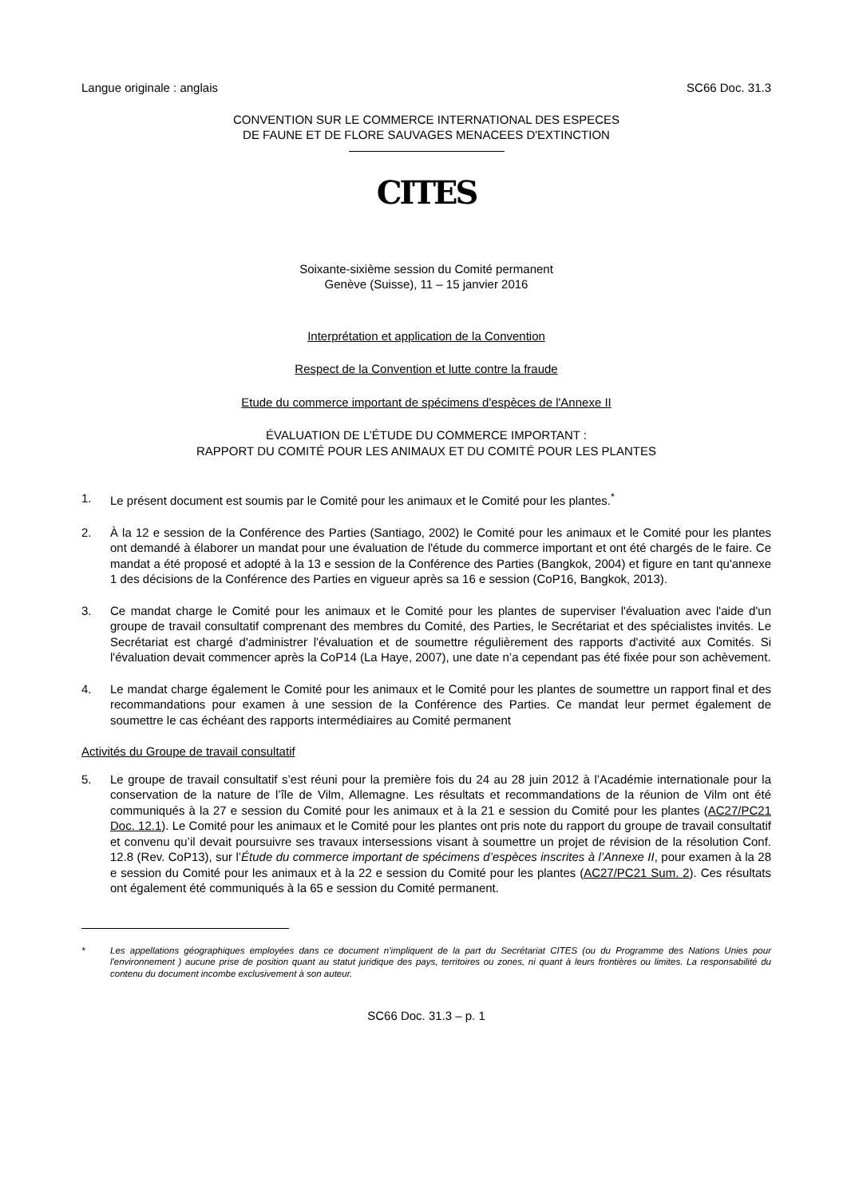Langue originale : anglais SC66 Doc. 31.3
CONVENTION SUR LE COMMERCE INTERNATIONAL DES ESPECES
DE FAUNE ET DE FLORE SAUVAGES MENACEES D'EXTINCTION
CITES
Soixante-sixième session du Comité permanent
Genève (Suisse), 11 – 15 janvier 2016
Interprétation et application de la Convention
Respect de la Convention et lutte contre la fraude
Etude du commerce important de spécimens d'espèces de l'Annexe II
ÉVALUATION DE L’ÉTUDE DU COMMERCE IMPORTANT :
RAPPORT DU COMITÉ POUR LES ANIMAUX ET DU COMITÉ POUR LES PLANTES
1. Le présent document est soumis par le Comité pour les animaux et le Comité pour les plantes.<sup>*</sup>
2. À la 12 e session de la Conférence des Parties (Santiago, 2002) le Comité pour les animaux et le Comité pour les plantes ont demandé à élaborer un mandat pour une évaluation de l'étude du commerce important et ont été chargés de le faire. Ce mandat a été proposé et adopté à la 13 e session de la Conférence des Parties (Bangkok, 2004) et figure en tant qu'annexe 1 des décisions de la Conférence des Parties en vigueur après sa 16 e session (CoP16, Bangkok, 2013).
3. Ce mandat charge le Comité pour les animaux et le Comité pour les plantes de superviser l'évaluation avec l'aide d'un groupe de travail consultatif comprenant des membres du Comité, des Parties, le Secrétariat et des spécialistes invités. Le Secrétariat est chargé d'administrer l'évaluation et de soumettre régulièrement des rapports d'activité aux Comités. Si l'évaluation devait commencer après la CoP14 (La Haye, 2007), une date n’a cependant pas été fixée pour son achèvement.
4. Le mandat charge également le Comité pour les animaux et le Comité pour les plantes de soumettre un rapport final et des recommandations pour examen à une session de la Conférence des Parties. Ce mandat leur permet également de soumettre le cas échéant des rapports intermédiaires au Comité permanent
Activités du Groupe de travail consultatif
5. Le groupe de travail consultatif s’est réuni pour la première fois du 24 au 28 juin 2012 à l’Académie internationale pour la conservation de la nature de l’île de Vilm, Allemagne. Les résultats et recommandations de la réunion de Vilm ont été communiqués à la 27 e session du Comité pour les animaux et à la 21 e session du Comité pour les plantes (AC27/PC21 Doc. 12.1). Le Comité pour les animaux et le Comité pour les plantes ont pris note du rapport du groupe de travail consultatif et convenu qu’il devait poursuivre ses travaux intersessions visant à soumettre un projet de révision de la résolution Conf. 12.8 (Rev. CoP13), sur l’Étude du commerce important de spécimens d’espèces inscrites à l’Annexe II, pour examen à la 28 e session du Comité pour les animaux et à la 22 e session du Comité pour les plantes (AC27/PC21 Sum. 2). Ces résultats ont également été communiqués à la 65 e session du Comité permanent.
* Les appellations géographiques employées dans ce document n’impliquent de la part du Secrétariat CITES (ou du Programme des Nations Unies pour l'environnement ) aucune prise de position quant au statut juridique des pays, territoires ou zones, ni quant à leurs frontières ou limites. La responsabilité du contenu du document incombe exclusivement à son auteur.
SC66 Doc. 31.3 – p. 1